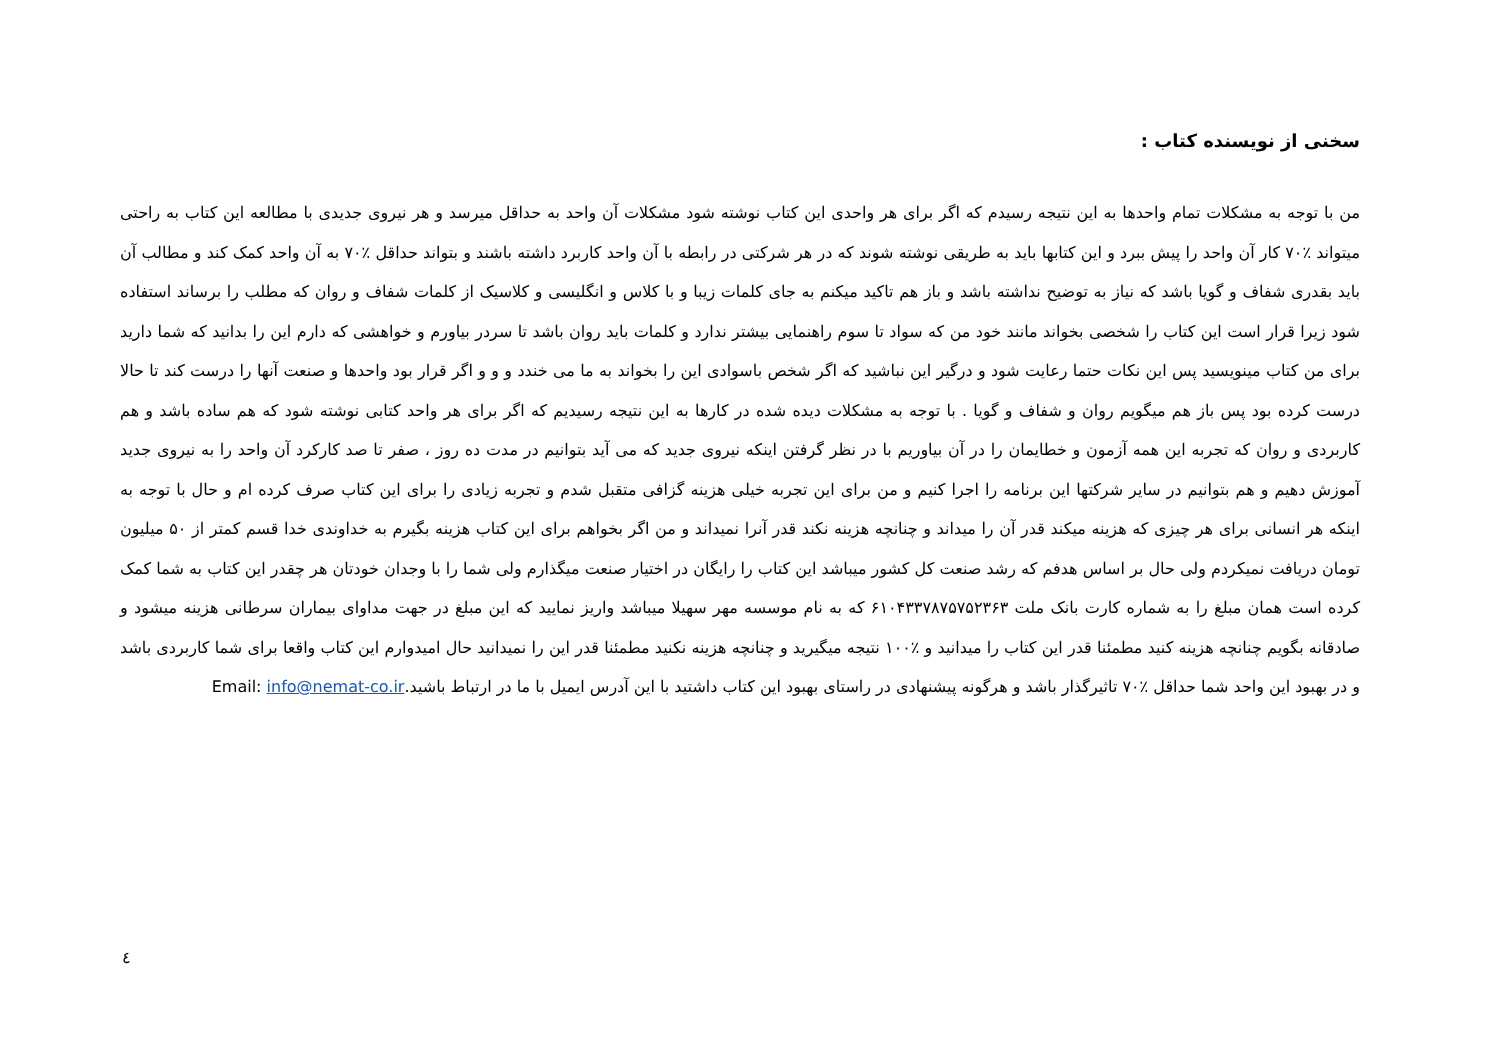سخنی از نویسنده کتاب :
من با توجه به مشکلات تمام واحدها به این نتیجه رسیدم که اگر برای هر واحدی این کتاب نوشته شود مشکلات آن واحد به حداقل میرسد و هر نیروی جدیدی با مطالعه این کتاب به راحتی میتواند ٪۷۰ کار آن واحد را پیش ببرد و این کتابها باید به طریقی نوشته شوند که در هر شرکتی در رابطه با آن واحد کاربرد داشته باشند و بتواند حداقل ٪۷۰ به آن واحد کمک کند و مطالب آن باید بقدری شفاف و گویا باشد که نیاز به توضیح نداشته باشد و باز هم تاکید میکنم به جای کلمات زیبا و با کلاس و انگلیسی و کلاسیک از کلمات شفاف و روان که مطلب را برساند استفاده شود زیرا قرار است این کتاب را شخصی بخواند مانند خود من که سواد تا سوم راهنمایی بیشتر ندارد و کلمات باید روان باشد تا سردر بیاورم و خواهشی که دارم این را بدانید که شما دارید برای من کتاب مینویسید پس این نکات حتما رعایت شود و درگیر این نباشید که اگر شخص باسوادی این را بخواند به ما می خندد و و و اگر قرار بود واحدها و صنعت آنها را درست کند تا حالا درست کرده بود پس باز هم میگویم روان و شفاف و گویا . با توجه به مشکلات دیده شده در کارها به این نتیجه رسیدیم که اگر برای هر واحد کتابی نوشته شود که هم ساده باشد و هم کاربردی و روان که تجربه این همه آزمون و خطایمان را در آن بیاوریم با در نظر گرفتن اینکه نیروی جدید که می آید بتوانیم در مدت ده روز ، صفر تا صد کارکرد آن واحد را به نیروی جدید آموزش دهیم و هم بتوانیم در سایر شرکتها این برنامه را اجرا کنیم و من برای این تجربه خیلی هزینه گزافی متقبل شدم و تجربه زیادی را برای این کتاب صرف کرده ام و حال با توجه به اینکه هر انسانی برای هر چیزی که هزینه میکند قدر آن را میداند و چنانچه هزینه نکند قدر آنرا نمیداند و من اگر بخواهم برای این کتاب هزینه بگیرم به خداوندی خدا قسم کمتر از ۵۰ میلیون تومان دریافت نمیکردم ولی حال بر اساس هدفم که رشد صنعت کل کشور میباشد این کتاب را رایگان در اختیار صنعت میگذارم ولی شما را با وجدان خودتان هر چقدر این کتاب به شما کمک کرده است همان مبلغ را به شماره کارت بانک ملت ۶۱۰۴۳۳۷۸۷۵۷۵۲۳۶۳ که به نام موسسه مهر سهیلا میباشد واریز نمایید که این مبلغ در جهت مداوای بیماران سرطانی هزینه میشود و صادقانه بگویم چنانچه هزینه کنید مطمئنا قدر این کتاب را میدانید و ٪۱۰۰ نتیجه میگیرید و چنانچه هزینه نکنید مطمئنا قدر این را نمیدانید حال امیدوارم این کتاب واقعا برای شما کاربردی باشد و در بهبود این واحد شما حداقل ٪۷۰ تاثیرگذار باشد و هرگونه پیشنهادی در راستای بهبود این کتاب داشتید با این آدرس ایمیل با ما در ارتباط باشید.Email: info@nemat-co.ir
٤